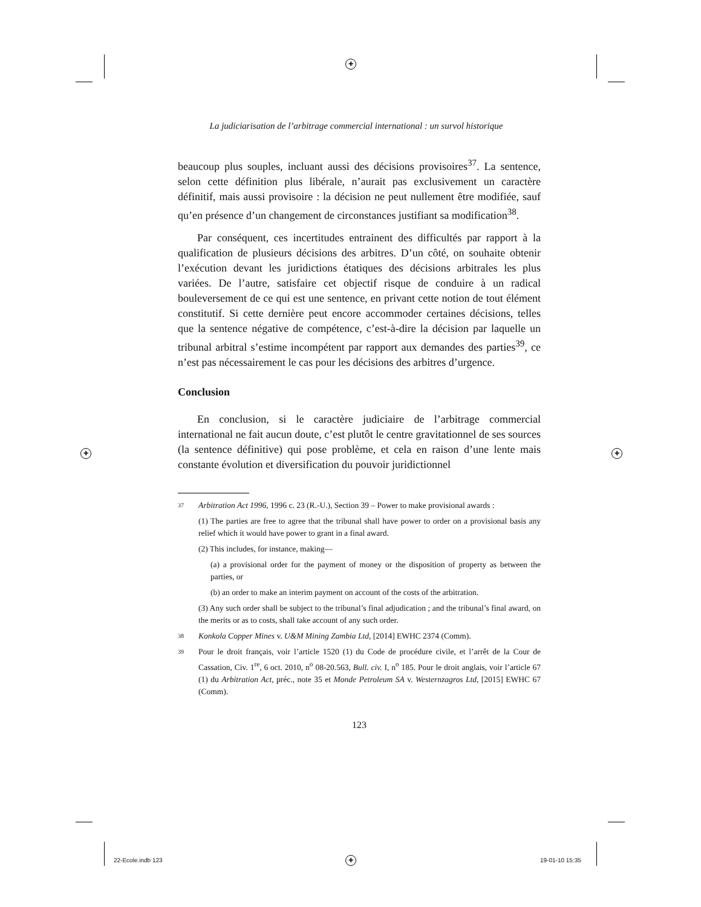✚
✚ ✚
✚
22-Ecole.indb 123 19-01-10 15:35
La judiciarisation de l’arbitrage commercial international : un survol historique
beaucoup plus souples, incluant aussi des décisions provisoires<sup>37</sup>. La sentence, selon cette définition plus libérale, n’aurait pas exclusivement un caractère définitif, mais aussi provisoire : la décision ne peut nullement être modifiée, sauf qu’en présence d’un changement de circonstances justifiant sa modification<sup>38</sup>.
Par conséquent, ces incertitudes entrainent des difficultés par rapport à la qualification de plusieurs décisions des arbitres. D’un côté, on souhaite obtenir l’exécution devant les juridictions étatiques des décisions arbitrales les plus variées. De l’autre, satisfaire cet objectif risque de conduire à un radical bouleversement de ce qui est une sentence, en privant cette notion de tout élément constitutif. Si cette dernière peut encore accommoder certaines décisions, telles que la sentence négative de compétence, c’est-à-dire la décision par laquelle un tribunal arbitral s’estime incompétent par rapport aux demandes des parties<sup>39</sup>, ce n’est pas nécessairement le cas pour les décisions des arbitres d’urgence.
Conclusion
En conclusion, si le caractère judiciaire de l’arbitrage commercial international ne fait aucun doute, c’est plutôt le centre gravitationnel de ses sources (la sentence définitive) qui pose problème, et cela en raison d’une lente mais constante évolution et diversification du pouvoir juridictionnel
37 Arbitration Act 1996, 1996 c. 23 (R.-U.), Section 39 – Power to make provisional awards :
(1) The parties are free to agree that the tribunal shall have power to order on a provisional basis any relief which it would have power to grant in a final award.
(2) This includes, for instance, making—
(a) a provisional order for the payment of money or the disposition of property as between the parties, or
(b) an order to make an interim payment on account of the costs of the arbitration.
(3) Any such order shall be subject to the tribunal’s final adjudication ; and the tribunal’s final award, on the merits or as to costs, shall take account of any such order.
38 Konkola Copper Mines v. U&M Mining Zambia Ltd, [2014] EWHC 2374 (Comm).
39 Pour le droit français, voir l’article 1520 (1) du Code de procédure civile, et l’arrêt de la Cour de Cassation, Civ. 1<sup>re</sup>, 6 oct. 2010, n<sup>o</sup> 08-20.563, Bull. civ. I, n<sup>o</sup> 185. Pour le droit anglais, voir l’article 67 (1) du Arbitration Act, préc., note 35 et Monde Petroleum SA v. Westernzagros Ltd, [2015] EWHC 67 (Comm).
123